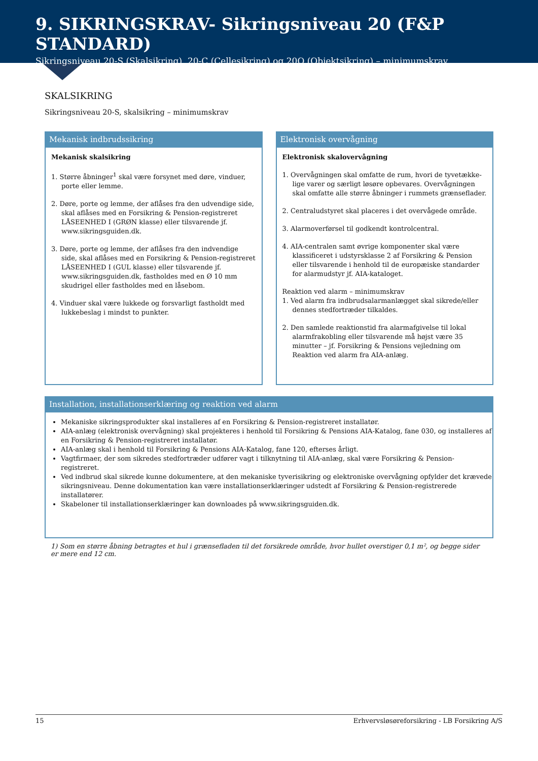9. SIKRINGSKRAV- Sikringsniveau 20 (F&P STANDARD)
Sikringsniveau 20-S (Skalsikring), 20-C (Cellesikring) og 20O (Objektsikring) – minimumskrav
SKALSIKRING
Sikringsniveau 20-S, skalsikring – minimumskrav
Mekanisk indbrudssikring
Mekanisk skalsikring
1. Større åbninger<sup>1</sup> skal være forsynet med døre, vinduer, porte eller lemme.
2. Døre, porte og lemme, der aflåses fra den udvendige side, skal aflåses med en Forsikring & Pension-registreret LÅSEENHED I (GRØN klasse) eller tilsvarende jf. www.sikringsguiden.dk.
3. Døre, porte og lemme, der aflåses fra den indvendige side, skal aflåses med en Forsikring & Pension-registreret LÅSEENHED I (GUL klasse) eller tilsvarende jf. www.sikringsguiden.dk, fastholdes med en Ø 10 mm skudrigel eller fastholdes med en låsebom.
4. Vinduer skal være lukkede og forsvarligt fastholdt med lukkebeslag i mindst to punkter.
Elektronisk overvågning
Elektronisk skalovervågning
1. Overvågningen skal omfatte de rum, hvori de tyvetække­lige varer og særligt løsøre opbevares. Overvågningen skal omfatte alle større åbninger i rummets grænseflader.
2. Centraludstyret skal placeres i det overvågede område.
3. Alarmoverførsel til godkendt kontrolcentral.
4. AIA-centralen samt øvrige komponenter skal være klassificeret i udstyrsklasse 2 af Forsikring & Pension eller tilsvarende i henhold til de europæiske standarder for alarmudstyr jf. AIA-kataloget.
Reaktion ved alarm – minimumskrav
1. Ved alarm fra indbrudsalarmanlægget skal sikrede/eller dennes stedfortræder tilkaldes.
2. Den samlede reaktionstid fra alarmafgivelse til lokal alarmfrakobling eller tilsvarende må højst være 35 minutter – jf. Forsikring & Pensions vejledning om Reaktion ved alarm fra AIA-anlæg.
Installation, installationserklæring og reaktion ved alarm
Mekaniske sikringsprodukter skal installeres af en Forsikring & Pension-registreret installatør.
AIA-anlæg (elektronisk overvågning) skal projekteres i henhold til Forsikring & Pensions AIA-Katalog, fane 030, og installeres af en Forsikring & Pension-registreret installatør.
AIA-anlæg skal i henhold til Forsikring & Pensions AIA-Katalog, fane 120, efterses årligt.
Vagtfirmaer, der som sikredes stedfortræder udfører vagt i tilknytning til AIA-anlæg, skal være Forsikring & Pension-registreret.
Ved indbrud skal sikrede kunne dokumentere, at den mekaniske tyverisikring og elektroniske overvågning opfylder det krævede sikringsniveau. Denne dokumentation kan være installationserklæringer udstedt af Forsikring & Pension-registrerede installatører.
Skabeloner til installationserklæringer kan downloades på www.sikringsguiden.dk.
1) Som en større åbning betragtes et hul i grænsefladen til det forsikrede område, hvor hullet overstiger 0,1 m², og begge sider er mere end 12 cm.
15 Erhvervsløsøreforsikring - LB Forsikring A/S